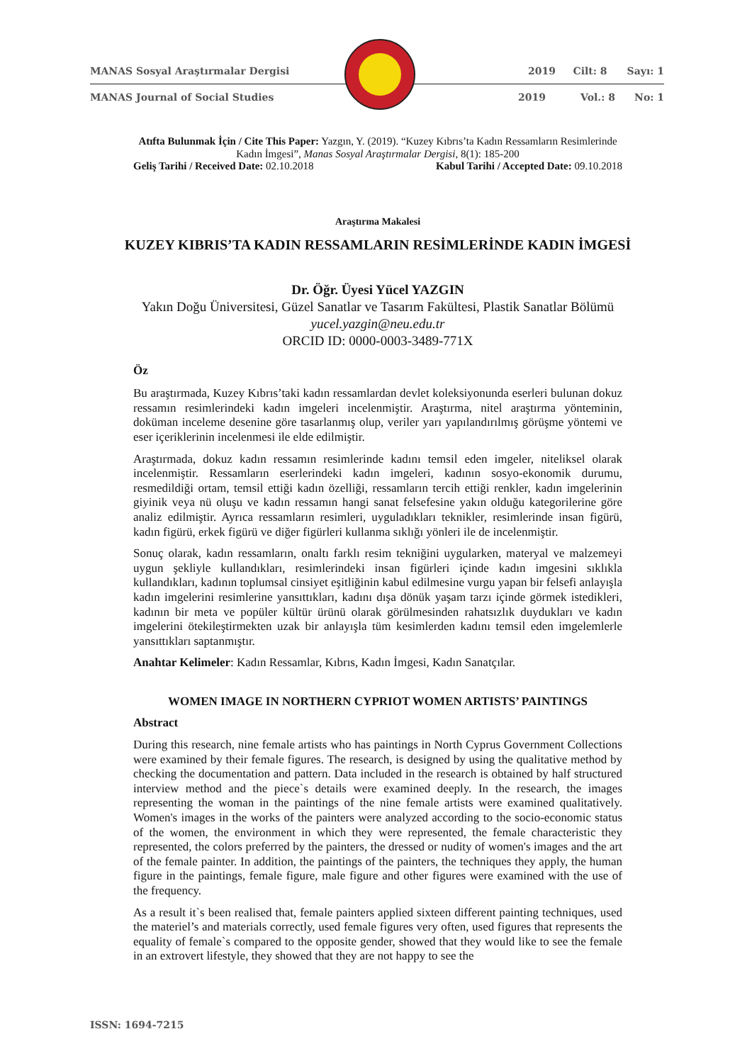MANAS Sosyal Araştırmalar Dergisi 2019 Cilt: 8 Sayı: 1
MANAS Journal of Social Studies 2019 Vol.: 8 No: 1
Atıfta Bulunmak İçin / Cite This Paper: Yazgın, Y. (2019). “Kuzey Kıbrıs’ta Kadın Ressamların Resimlerinde Kadın İmgesi”, Manas Sosyal Araştırmalar Dergisi, 8(1): 185-200
Geliş Tarihi / Received Date: 02.10.2018 Kabul Tarihi / Accepted Date: 09.10.2018
Araştırma Makalesi
KUZEY KIBRIS’TA KADIN RESSAMLARIN RESİMLERİNDE KADIN İMGESİ
Dr. Öğr. Üyesi Yücel YAZGIN
Yakın Doğu Üniversitesi, Güzel Sanatlar ve Tasarım Fakültesi, Plastik Sanatlar Bölümü
yucel.yazgin@neu.edu.tr
ORCID ID: 0000-0003-3489-771X
Öz
Bu araştırmada, Kuzey Kıbrıs’taki kadın ressamlardan devlet koleksiyonunda eserleri bulunan dokuz ressamın resimlerindeki kadın imgeleri incelenmiştir. Araştırma, nitel araştırma yönteminin, doküman inceleme desenine göre tasarlanmış olup, veriler yarı yapılandırılmış görüşme yöntemi ve eser içeriklerinin incelenmesi ile elde edilmiştir.
Araştırmada, dokuz kadın ressamın resimlerinde kadını temsil eden imgeler, niteliksel olarak incelenmiştir. Ressamların eserlerindeki kadın imgeleri, kadının sosyo-ekonomik durumu, resmedildiği ortam, temsil ettiği kadın özelliği, ressamların tercih ettiği renkler, kadın imgelerinin giyinik veya nü oluşu ve kadın ressamın hangi sanat felsefesine yakın olduğu kategorilerine göre analiz edilmiştir. Ayrıca ressamların resimleri, uyguladıkları teknikler, resimlerinde insan figürü, kadın figürü, erkek figürü ve diğer figürleri kullanma sıklığı yönleri ile de incelenmiştir.
Sonuç olarak, kadın ressamların, onaltı farklı resim tekniğini uygularken, materyal ve malzemeyi uygun şekliyle kullandıkları, resimlerindeki insan figürleri içinde kadın imgesini sıklıkla kullandıkları, kadının toplumsal cinsiyet eşitliğinin kabul edilmesine vurgu yapan bir felsefi anlayışla kadın imgelerini resimlerine yansıttıkları, kadını dışa dönük yaşam tarzı içinde görmek istedikleri, kadının bir meta ve popüler kültür ürünü olarak görülmesinden rahatsızlık duydukları ve kadın imgelerini ötekileştirmekten uzak bir anlayışla tüm kesimlerden kadını temsil eden imgelemlerle yansıttıkları saptanmıştır.
Anahtar Kelimeler: Kadın Ressamlar, Kıbrıs, Kadın İmgesi, Kadın Sanatçılar.
WOMEN IMAGE IN NORTHERN CYPRIOT WOMEN ARTISTS’ PAINTINGS
Abstract
During this research, nine female artists who has paintings in North Cyprus Government Collections were examined by their female figures. The research, is designed by using the qualitative method by checking the documentation and pattern. Data included in the research is obtained by half structured interview method and the piece`s details were examined deeply. In the research, the images representing the woman in the paintings of the nine female artists were examined qualitatively. Women's images in the works of the painters were analyzed according to the socio-economic status of the women, the environment in which they were represented, the female characteristic they represented, the colors preferred by the painters, the dressed or nudity of women's images and the art of the female painter. In addition, the paintings of the painters, the techniques they apply, the human figure in the paintings, female figure, male figure and other figures were examined with the use of the frequency.
As a result it`s been realised that, female painters applied sixteen different painting techniques, used the materiel’s and materials correctly, used female figures very often, used figures that represents the equality of female`s compared to the opposite gender, showed that they would like to see the female in an extrovert lifestyle, they showed that they are not happy to see the
ISSN: 1694-7215